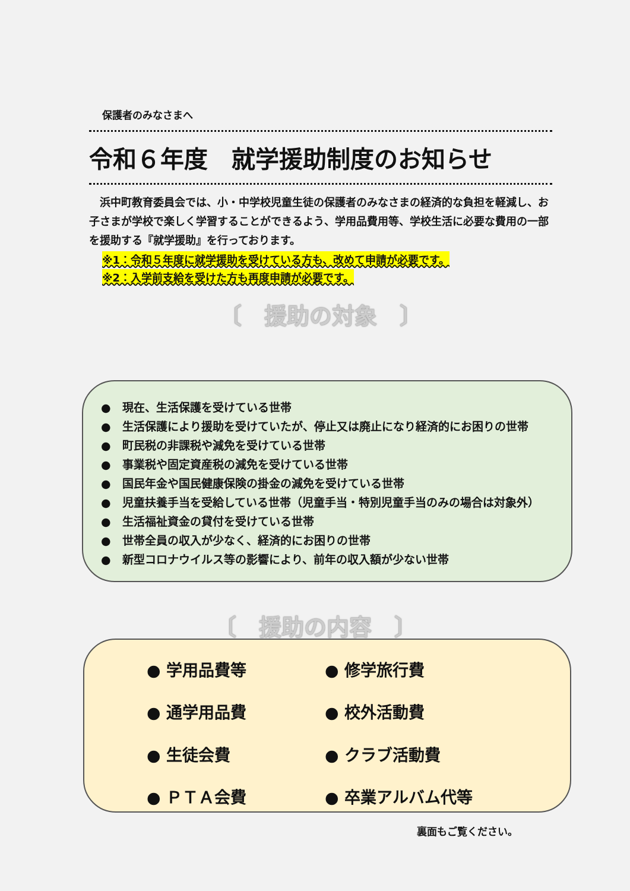保護者のみなさまへ
令和６年度　就学援助制度のお知らせ
浜中町教育委員会では、小・中学校児童生徒の保護者のみなさまの経済的な負担を軽減し、お子さまが学校で楽しく学習することができるよう、学用品費用等、学校生活に必要な費用の一部を援助する『就学援助』を行っております。
※1：令和５年度に就学援助を受けている方も、改めて申請が必要です。
※2：入学前支給を受けた方も再度申請が必要です。
〔　援助の対象　〕
●　現在、生活保護を受けている世帯
●　生活保護により援助を受けていたが、停止又は廃止になり経済的にお困りの世帯
●　町民税の非課税や減免を受けている世帯
●　事業税や固定資産税の減免を受けている世帯
●　国民年金や国民健康保険の掛金の減免を受けている世帯
●　児童扶養手当を受給している世帯（児童手当・特別児童手当のみの場合は対象外）
●　生活福祉資金の貸付を受けている世帯
●　世帯全員の収入が少なく、経済的にお困りの世帯
●　新型コロナウイルス等の影響により、前年の収入額が少ない世帯
〔　援助の内容　〕
● 学用品費等
● 修学旅行費
● 通学用品費
● 校外活動費
● 生徒会費
● クラブ活動費
● ＰＴＡ会費
● 卒業アルバム代等
裏面もご覧ください。